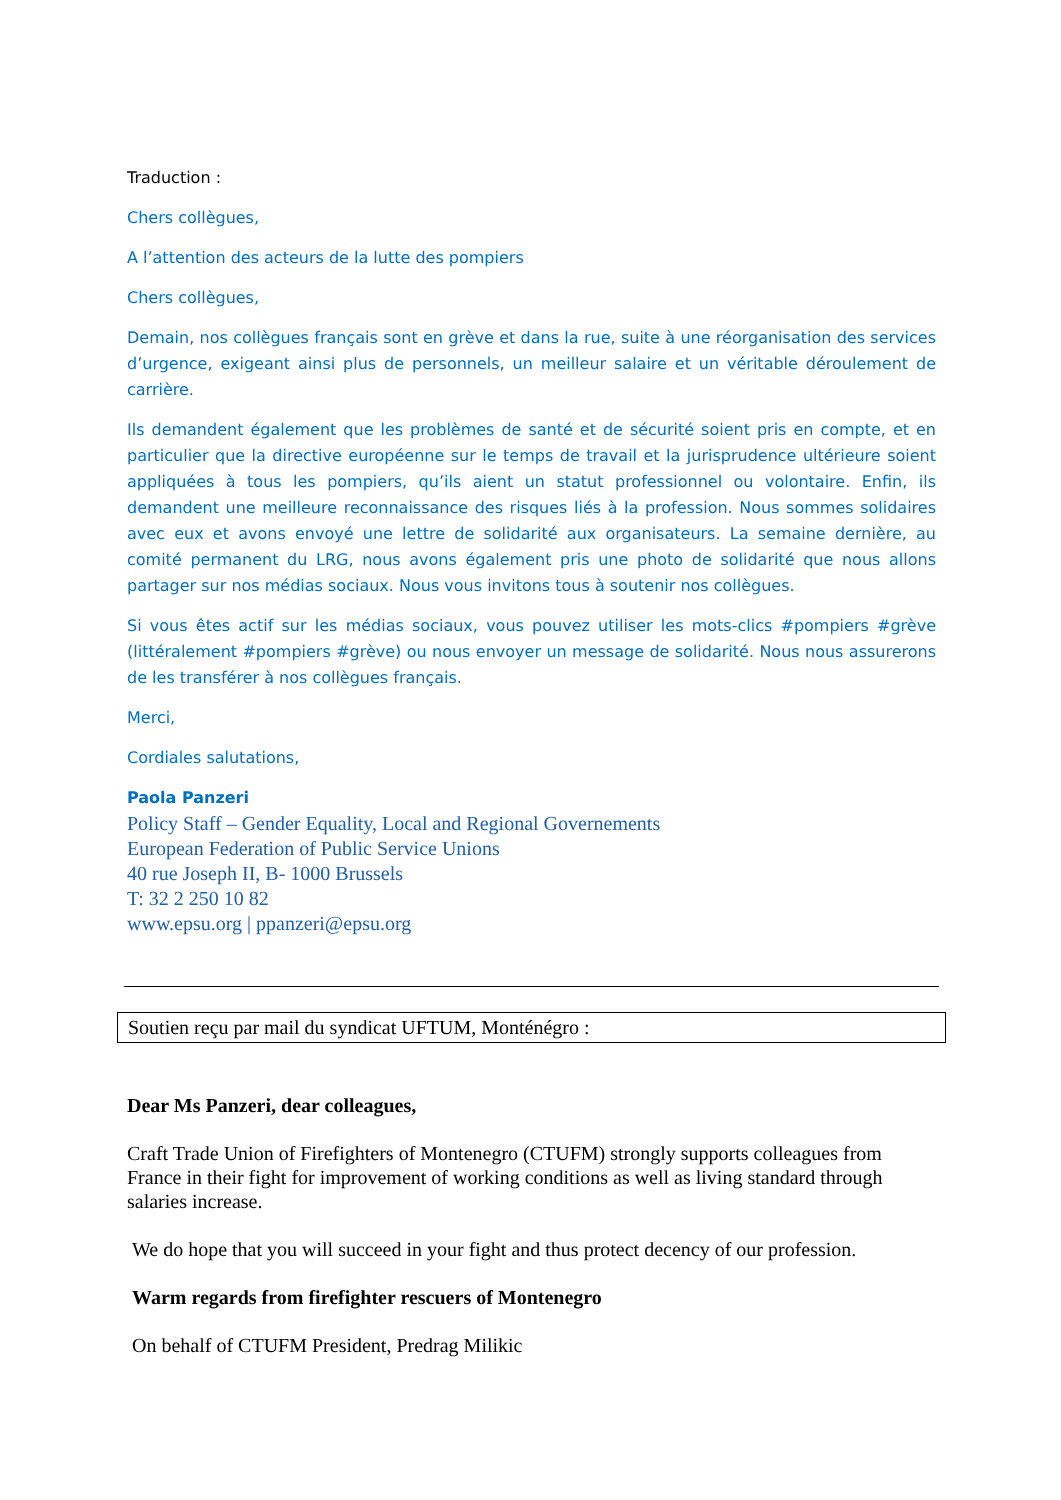Traduction :
Chers collègues,
A l’attention des acteurs de la lutte des pompiers
Chers collègues,
Demain, nos collègues français sont en grève et dans la rue, suite à une réorganisation des services d’urgence, exigeant ainsi plus de personnels, un meilleur salaire et un véritable déroulement de carrière.
Ils demandent également que les problèmes de santé et de sécurité soient pris en compte, et en particulier que la directive européenne sur le temps de travail et la jurisprudence ultérieure soient appliquées à tous les pompiers, qu’ils aient un statut professionnel ou volontaire. Enfin, ils demandent une meilleure reconnaissance des risques liés à la profession. Nous sommes solidaires avec eux et avons envoyé une lettre de solidarité aux organisateurs. La semaine dernière, au comité permanent du LRG, nous avons également pris une photo de solidarité que nous allons partager sur nos médias sociaux. Nous vous invitons tous à soutenir nos collègues.
Si vous êtes actif sur les médias sociaux, vous pouvez utiliser les mots-clics #pompiers #grève (littéralement #pompiers #grève) ou nous envoyer un message de solidarité. Nous nous assurerons de les transférer à nos collègues français.
Merci,
Cordiales salutations,
Paola Panzeri
Policy Staff – Gender Equality, Local and Regional Governements
European Federation of Public Service Unions
40 rue Joseph II, B- 1000 Brussels
T: 32 2 250 10 82
www.epsu.org | ppanzeri@epsu.org
Soutien reçu par mail du syndicat UFTUM, Monténégro :
Dear Ms Panzeri, dear colleagues,
Craft Trade Union of Firefighters of Montenegro (CTUFM) strongly supports colleagues from France in their fight for improvement of working conditions as well as living standard through salaries increase.
We do hope that you will succeed in your fight and thus protect decency of our profession.
Warm regards from firefighter rescuers of Montenegro
On behalf of CTUFM President, Predrag Milikic